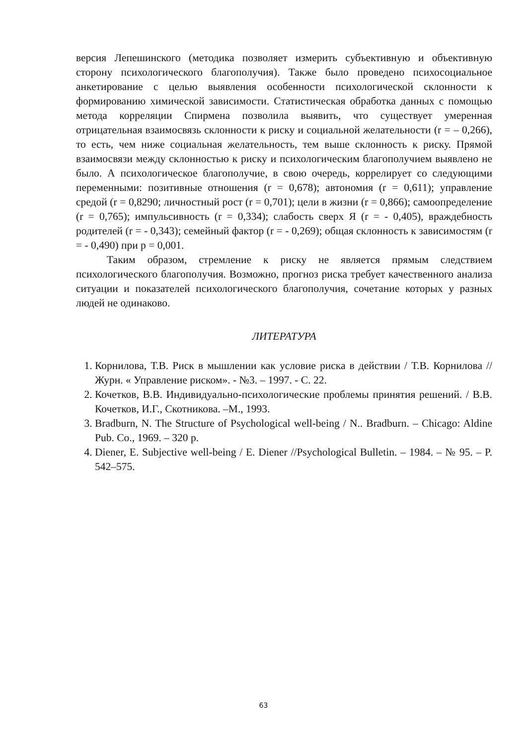версия Лепешинского (методика позволяет измерить субъективную и объективную сторону психологического благополучия). Также было проведено психосоциальное анкетирование с целью выявления особенности психологической склонности к формированию химической зависимости. Статистическая обработка данных с помощью метода корреляции Спирмена позволила выявить, что существует умеренная отрицательная взаимосвязь склонности к риску и социальной желательности (r = – 0,266), то есть, чем ниже социальная желательность, тем выше склонность к риску. Прямой взаимосвязи между склонностью к риску и психологическим благополучием выявлено не было. А психологическое благополучие, в свою очередь, коррелирует со следующими переменными: позитивные отношения (r = 0,678); автономия (r = 0,611); управление средой (r = 0,8290; личностный рост (r = 0,701); цели в жизни (r = 0,866); самоопределение (r = 0,765); импульсивность (r = 0,334); слабость сверх Я (r = - 0,405), враждебность родителей (r = - 0,343); семейный фактор (r = - 0,269); общая склонность к зависимостям (r = - 0,490) при p = 0,001.
Таким образом, стремление к риску не является прямым следствием психологического благополучия. Возможно, прогноз риска требует качественного анализа ситуации и показателей психологического благополучия, сочетание которых у разных людей не одинаково.
ЛИТЕРАТУРА
1. Корнилова, Т.В. Риск в мышлении как условие риска в действии / Т.В. Корнилова // Журн. « Управление риском». - №3. – 1997. - С. 22.
2. Кочетков, В.В. Индивидуально-психологические проблемы принятия решений. / В.В. Кочетков, И.Г., Скотникова. –М., 1993.
3. Bradburn, N. The Structure of Psychological well-being / N.. Bradburn. – Chicago: Aldine Pub. Co., 1969. – 320 p.
4. Diener, E. Subjective well-being / E. Diener //Psychological Bulletin. – 1984. – № 95. – P. 542–575.
63